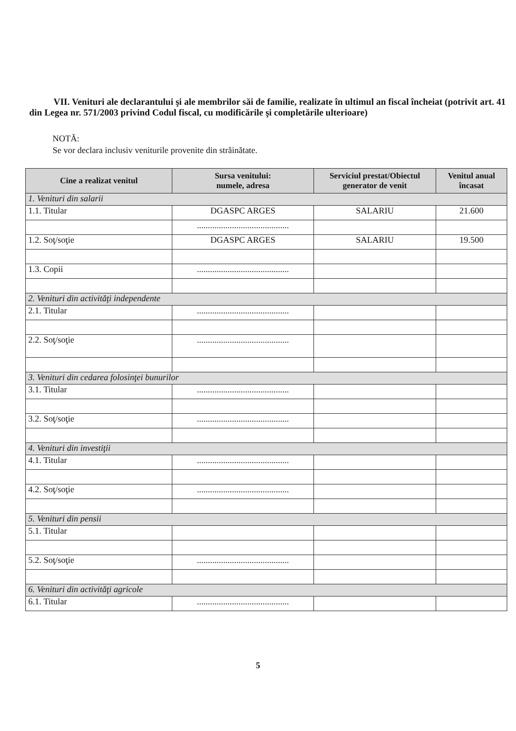VII. Venituri ale declarantului şi ale membrilor săi de familie, realizate în ultimul an fiscal încheiat (potrivit art. 41 din Legea nr. 571/2003 privind Codul fiscal, cu modificările şi completările ulterioare)
NOTĂ:
Se vor declara inclusiv veniturile provenite din străinătate.
| Cine a realizat venitul | Sursa venitului: numele, adresa | Serviciul prestat/Obiectul generator de venit | Venitul anual încasat |
| --- | --- | --- | --- |
| 1. Venituri din salarii | | | |
| 1.1. Titular | DGASPC ARGES | SALARIU | 21.600 |
| | .......................................... | | |
| 1.2. Soţ/soţie | DGASPC ARGES | SALARIU | 19.500 |
| 1.3. Copii | .......................................... | | |
| 2. Venituri din activităţi independente | | | |
| 2.1. Titular | .......................................... | | |
| 2.2. Soţ/soţie | .......................................... | | |
| 3. Venituri din cedarea folosinţei bunurilor | | | |
| 3.1. Titular | .......................................... | | |
| 3.2. Soţ/soţie | .......................................... | | |
| 4. Venituri din investiţii | | | |
| 4.1. Titular | .......................................... | | |
| 4.2. Soţ/soţie | .......................................... | | |
| 5. Venituri din pensii | | | |
| 5.1. Titular | | | |
| 5.2. Soţ/soţie | .......................................... | | |
| 6. Venituri din activităţi agricole | | | |
| 6.1. Titular | .......................................... | | |
5